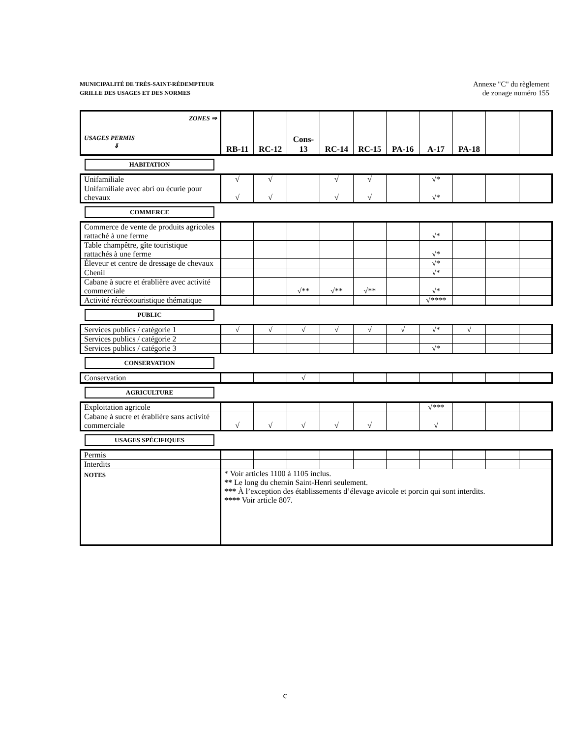MUNICIPALITÉ DE TRÈS-SAINT-RÉDEMPTEUR
GRILLE DES USAGES ET DES NORMES
Annexe "C" du règlement
de zonage numéro 155
| ZONES ⇒ USAGES PERMIS ⇓ | RB-11 | RC-12 | Cons-13 | RC-14 | RC-15 | PA-16 | A-17 | PA-18 | | |
HABITATION
| Unifamiliale | √ | √ | | √ | √ | | √* | | | |
| Unifamiliale avec abri ou écurie pour chevaux | √ | √ | | √ | √ | | √* | | | |
COMMERCE
| Commerce de vente de produits agricoles rattaché à une ferme | | | | | | | √* | | | |
| Table champêtre, gîte touristique rattachés à une ferme | | | | | | | √* | | | |
| Éleveur et centre de dressage de chevaux | | | | | | | √* | | | |
| Chenil | | | | | | | √* | | | |
| Cabane à sucre et érablière avec activité commerciale | | | √** | √** | √** | | √* | | | |
| Activité récréotouristique thématique | | | | | | | √**** | | | |
PUBLIC
| Services publics / catégorie 1 | √ | √ | √ | √ | √ | √ | √* | √ | | |
| Services publics / catégorie 2 | | | | | | | | | | |
| Services publics / catégorie 3 | | | | | | | √* | | | |
CONSERVATION
| Conservation | | | √ | | | | | | | |
AGRICULTURE
| Exploitation agricole | | | | | | | √*** | | | |
| Cabane à sucre et érablière sans activité commerciale | √ | √ | √ | √ | √ | | √ | | | |
USAGES SPÉCIFIQUES
| Permis | | | | | | | | | | |
| Interdits | | | | | | | | | | |
| NOTES | * Voir articles 1100 à 1105 inclus. ** Le long du chemin Saint-Henri seulement. *** À l’exception des établissements d’élevage avicole et porcin qui sont interdits. **** Voir article 807. | | | | | | | | | |
c